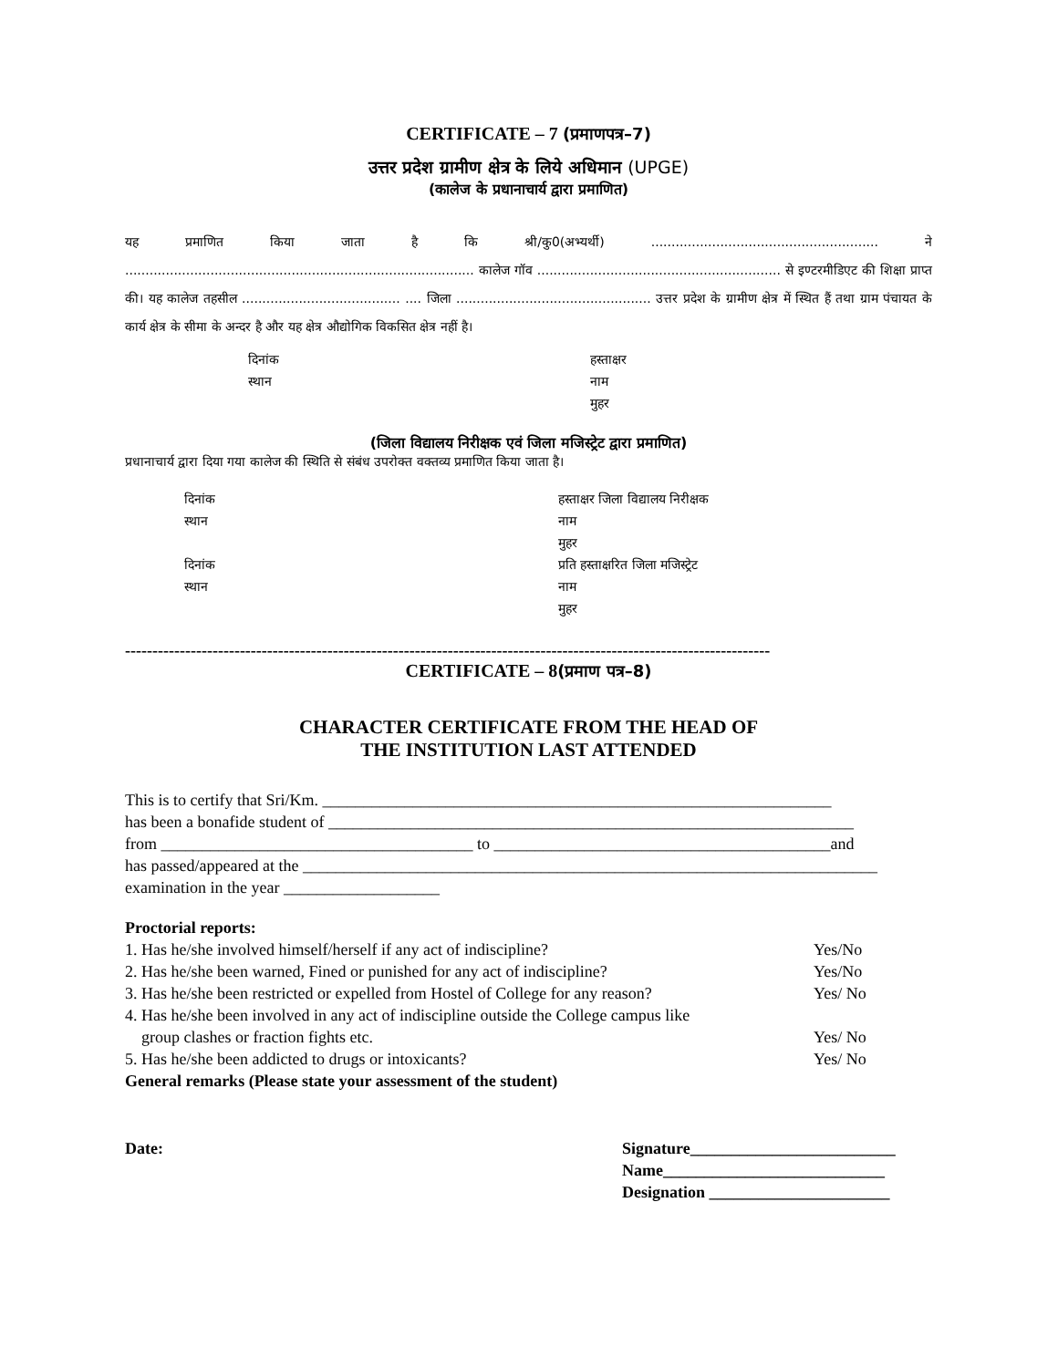CERTIFICATE – 7 (प्रमाणपत्र–7)
उत्तर प्रदेश ग्रामीण क्षेत्र के लिये अधिमान (UPGE)
(कालेज के प्रधानाचार्य द्वारा प्रमाणित)
यह प्रमाणित किया जाता है कि श्री/कु0(अभ्यर्थी) ........................................................ ने ...................................................................................... कालेज गॉव ............................................................ से इण्टरमीडिएट की शिक्षा प्राप्त की। यह कालेज तहसील ....................................... .... जिला ................................................ उत्तर प्रदेश के ग्रामीण क्षेत्र में स्थित हैं तथा ग्राम पंचायत के कार्य क्षेत्र के सीमा के अन्दर है और यह क्षेत्र औद्योगिक विकसित क्षेत्र नहीं है।
दिनांक
स्थान
हस्ताक्षर
नाम
मुहर
(जिला विद्यालय निरीक्षक एवं जिला मजिस्ट्रेट द्वारा प्रमाणित)
प्रधानाचार्य द्वारा दिया गया कालेज की स्थिति से संबंध उपरोक्त वक्तव्य प्रमाणित किया जाता है।
दिनांक
स्थान
दिनांक
स्थान
हस्ताक्षर जिला विद्यालय निरीक्षक
नाम
मुहर
प्रति हस्ताक्षरित जिला मजिस्ट्रेट
नाम
मुहर
----------------------------------------------------------------------------------------------------------------------
CERTIFICATE – 8(प्रमाण पत्र–8)
CHARACTER CERTIFICATE FROM THE HEAD OF
THE INSTITUTION LAST ATTENDED
This is to certify that Sri/Km. ______________________________________________________________
has been a bonafide student of ________________________________________________________________
from ______________________________________ to _________________________________________and
has passed/appeared at the ______________________________________________________________________
examination in the year ___________________
Proctorial reports:
1. Has he/she involved himself/herself if any act of indiscipline? Yes/No
2. Has he/she been warned, Fined or punished for any act of indiscipline? Yes/No
3. Has he/she been restricted or expelled from Hostel of College for any reason? Yes/ No
4. Has he/she been involved in any act of indiscipline outside the College campus like
group clashes or fraction fights etc. Yes/ No
5. Has he/she been addicted to drugs or intoxicants? Yes/ No
General remarks (Please state your assessment of the student)
Date: Signature_________________________
Name___________________________
Designation ______________________